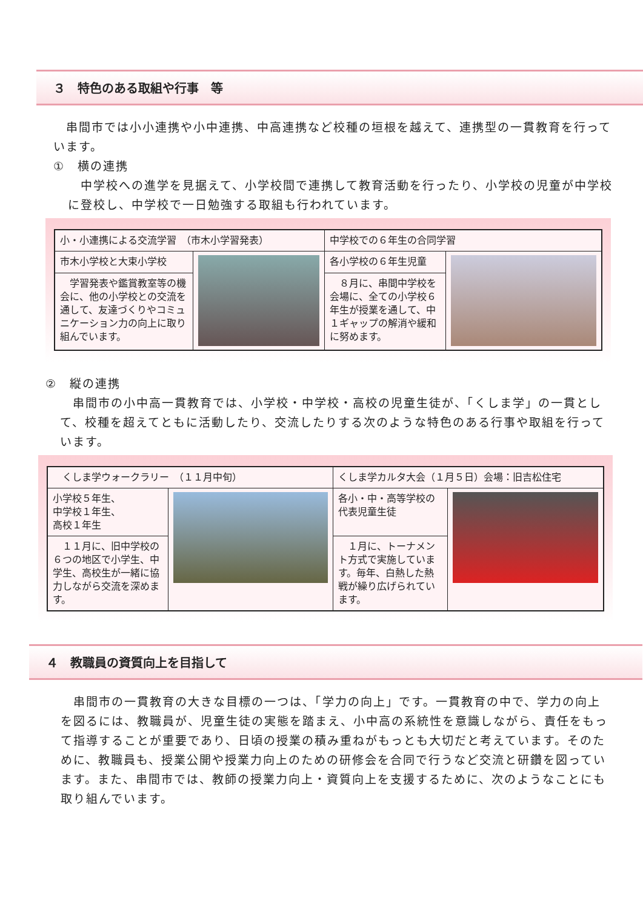３　特色のある取組や行事　等
　串間市では小小連携や小中連携、中高連携など校種の垣根を越えて、連携型の一貫教育を行っています。
①　横の連携
　中学校への進学を見据えて、小学校間で連携して教育活動を行ったり、小学校の児童が中学校に登校し、中学校で一日勉強する取組も行われています。
| 小・小連携による交流学習 （市木小学習発表） | | 中学校での６年生の合同学習 | |
| 市木小学校と大束小学校 | | 各小学校の６年生児童 | |
| 学習発表や鑑賞教室等の機会に、他の小学校との交流を通して、友達づくりやコミュニケーション力の向上に取り組んでいます。 | | ８月に、串間中学校を会場に、全ての小学校６年生が授業を通して、中１ギャップの解消や緩和に努めます。 | |
②　縦の連携
　串間市の小中高一貫教育では、小学校・中学校・高校の児童生徒が、「くしま学」の一貫として、校種を超えてともに活動したり、交流したりする次のような特色のある行事や取組を行っています。
| くしま学ウォークラリー （１１月中旬） | | くしま学カルタ大会（１月５日）会場：旧吉松住宅 | |
| 小学校５年生、 中学校１年生、 高校１年生 | | 各小・中・高等学校の代表児童生徒 | |
| １１月に、旧中学校の６つの地区で小学生、中学生、高校生が一緒に協力しながら交流を深めます。 | | １月に、トーナメント方式で実施しています。毎年、白熱した熱戦が繰り広げられています。 | |
４　教職員の資質向上を目指して
　串間市の一貫教育の大きな目標の一つは、「学力の向上」です。一貫教育の中で、学力の向上を図るには、教職員が、児童生徒の実態を踏まえ、小中高の系統性を意識しながら、責任をもって指導することが重要であり、日頃の授業の積み重ねがもっとも大切だと考えています。そのために、教職員も、授業公開や授業力向上のための研修会を合同で行うなど交流と研鑽を図っています。また、串間市では、教師の授業力向上・資質向上を支援するために、次のようなことにも取り組んでいます。